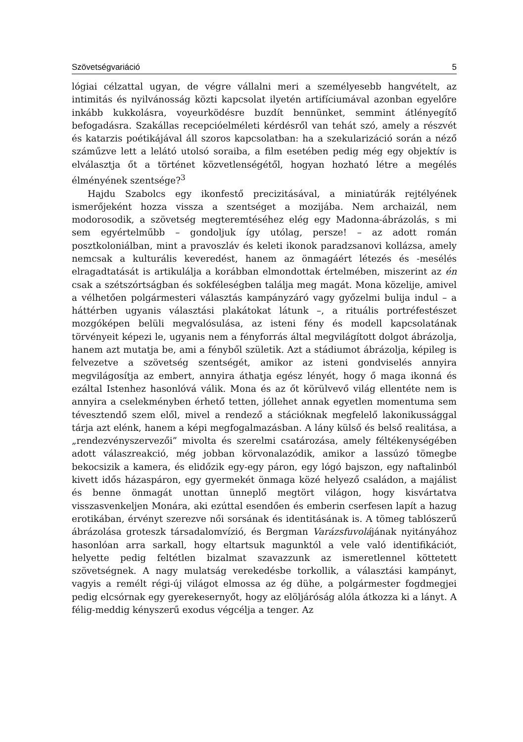Szövetségvariáció 5
lógiai célzattal ugyan, de végre vállalni meri a személyesebb hangvételt, az intimitás és nyilvánosság közti kapcsolat ilyetén artifíciumával azonban egyelőre inkább kukkolásra, voyeurködésre buzdít bennünket, semmint átlényegítő befogadásra. Szakállas recepcióelméleti kérdésről van tehát szó, amely a részvét és katarzis poétikájával áll szoros kapcsolatban: ha a szekularizáció során a néző száműzve lett a lelátó utolsó soraiba, a film esetében pedig még egy objektív is elválasztja őt a történet közvetlenségétől, hogyan hozható létre a megélés élményének szentsége?<sup>3</sup>
Hajdu Szabolcs egy ikonfestő precizitásával, a miniatúrák rejtélyének ismerőjeként hozza vissza a szentséget a mozijába. Nem archaizál, nem modorosodik, a szövetség megteremtéséhez elég egy Madonna-ábrázolás, s mi sem egyértelműbb – gondoljuk így utólag, persze! – az adott román posztkoloniálban, mint a pravoszláv és keleti ikonok paradzsanovi kollázsa, amely nemcsak a kulturális keveredést, hanem az önmagáért létezés és -mesélés elragadtatását is artikulálja a korábban elmondottak értelmében, miszerint az én csak a szétszórtságban és sokféleségben találja meg magát. Mona közelije, amivel a vélhetően polgármesteri választás kampányzáró vagy győzelmi bulija indul – a háttérben ugyanis választási plakátokat látunk –, a rituális portréfestészet mozgóképen belüli megvalósulása, az isteni fény és modell kapcsolatának törvényeit képezi le, ugyanis nem a fényforrás által megvilágított dolgot ábrázolja, hanem azt mutatja be, ami a fényből születik. Azt a stádiumot ábrázolja, képileg is felvezetve a szövetség szentségét, amikor az isteni gondviselés annyira megvilágosítja az embert, annyira áthatja egész lényét, hogy ő maga ikonná és ezáltal Istenhez hasonlóvá válik. Mona és az őt körülvevő világ ellentéte nem is annyira a cselekményben érhető tetten, jóllehet annak egyetlen momentuma sem tévesztendő szem elől, mivel a rendező a stációknak megfelelő lakonikussággal tárja azt elénk, hanem a képi megfogalmazásban. A lány külső és belső realitása, a „rendezvényszervezői” mivolta és szerelmi csatározása, amely féltékenységében adott válaszreakció, még jobban körvonalazódik, amikor a lassúzó tömegbe bekocsizik a kamera, és elidőzik egy-egy páron, egy lógó bajszon, egy naftalinból kivett idős házaspáron, egy gyermekét önmaga közé helyező családon, a majálist és benne önmagát unottan ünneplő megtört világon, hogy kisvártatva visszasvenkeljen Monára, aki ezúttal esendően és emberin cserfesen lapít a hazug erotikában, érvényt szerezve női sorsának és identitásának is. A tömeg tablószerű ábrázolása groteszk társadalomvízió, és Bergman Varázsfuvolájának nyitányához hasonlóan arra sarkall, hogy eltartsuk magunktól a vele való identifikációt, helyette pedig feltétlen bizalmat szavazzunk az ismeretlennel köttetett szövetségnek. A nagy mulatság verekedésbe torkollik, a választási kampányt, vagyis a remélt régi-új világot elmossa az ég dühe, a polgármester fogdmegjei pedig elcsórnak egy gyerekesernyőt, hogy az elöljáróság alóla átkozza ki a lányt. A félig-meddig kényszerű exodus végcélja a tenger. Az